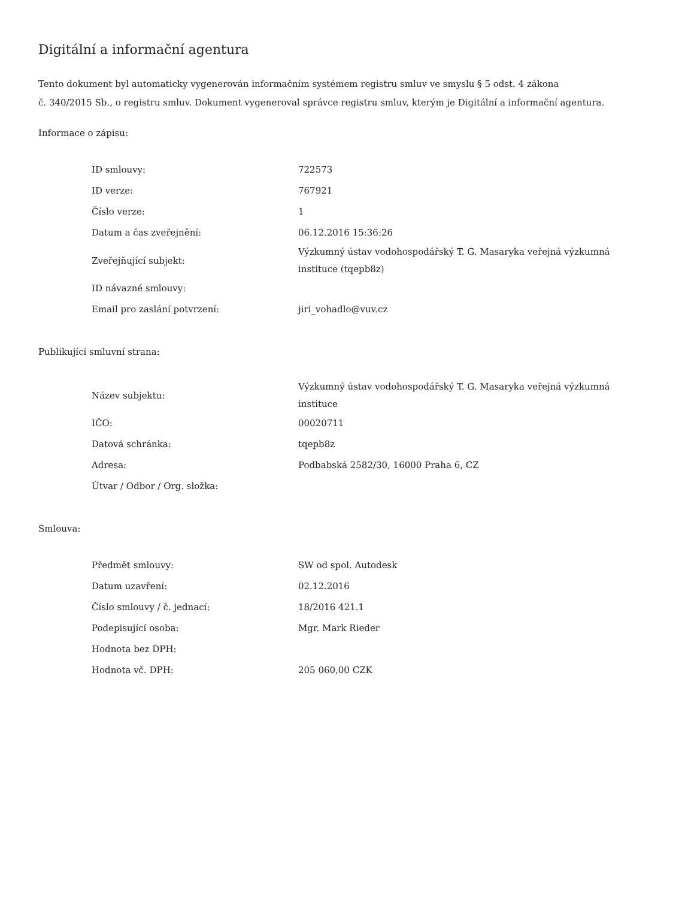Digitální a informační agentura
Tento dokument byl automaticky vygenerován informačním systémem registru smluv ve smyslu § 5 odst. 4 zákona
č. 340/2015 Sb., o registru smluv. Dokument vygeneroval správce registru smluv, kterým je Digitální a informační agentura.
Informace o zápisu:
| ID smlouvy: | 722573 |
| ID verze: | 767921 |
| Číslo verze: | 1 |
| Datum a čas zveřejnění: | 06.12.2016 15:36:26 |
| Zveřejňující subjekt: | Výzkumný ústav vodohospodářský T. G. Masaryka veřejná výzkumná instituce (tqepb8z) |
| ID návazné smlouvy: | |
| Email pro zaslání potvrzení: | jiri_vohadlo@vuv.cz |
Publikující smluvní strana:
| Název subjektu: | Výzkumný ústav vodohospodářský T. G. Masaryka veřejná výzkumná instituce |
| IČO: | 00020711 |
| Datová schránka: | tqepb8z |
| Adresa: | Podbabská 2582/30, 16000 Praha 6, CZ |
| Útvar / Odbor / Org. složka: | |
Smlouva:
| Předmět smlouvy: | SW od spol. Autodesk |
| Datum uzavření: | 02.12.2016 |
| Číslo smlouvy / č. jednací: | 18/2016 421.1 |
| Podepisující osoba: | Mgr. Mark Rieder |
| Hodnota bez DPH: | |
| Hodnota vč. DPH: | 205 060,00 CZK |